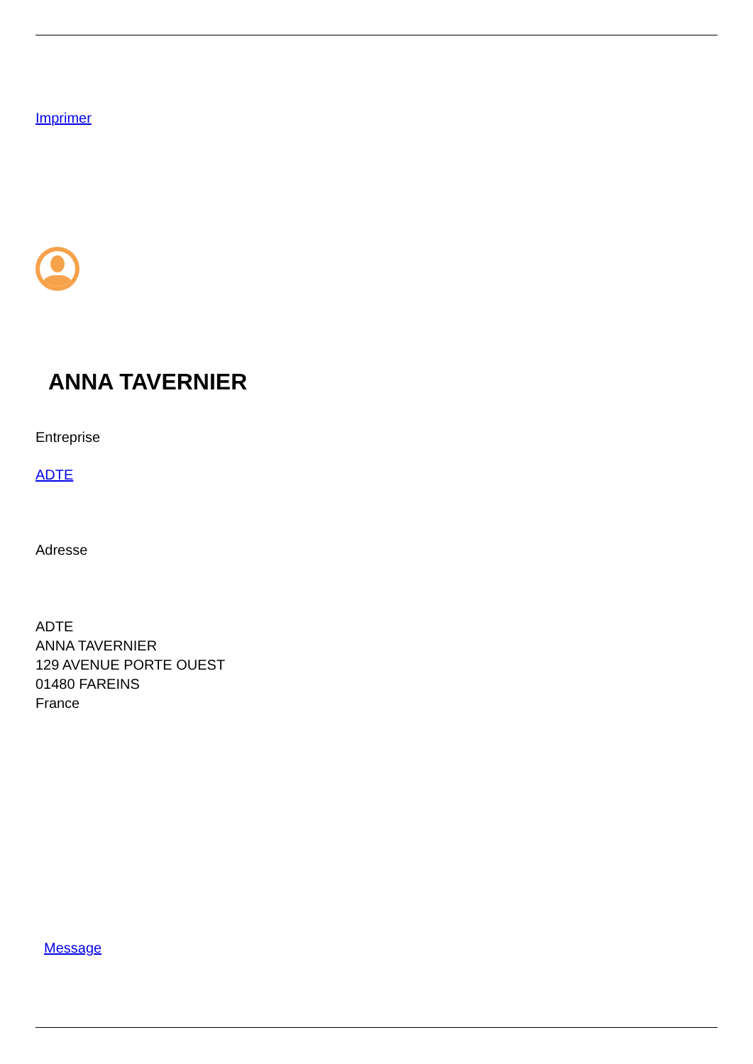Imprimer
ANNA TAVERNIER
Entreprise
ADTE
Adresse
ADTE
ANNA TAVERNIER
129 AVENUE PORTE OUEST
01480 FAREINS
France
Message